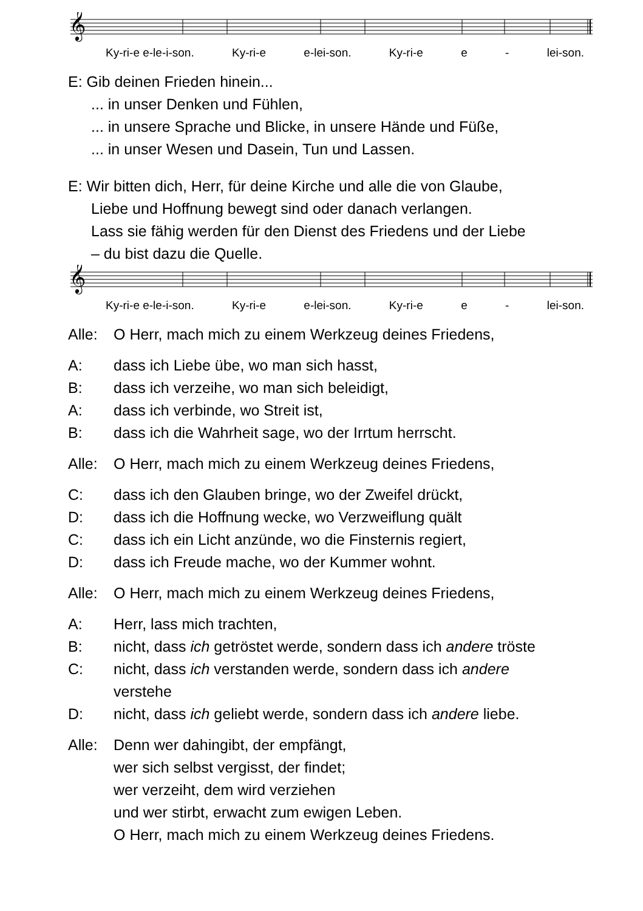𝄞
Ky-ri-e e-le-i-son. Ky-ri-e e-lei-son. Ky-ri-e e - lei-son.
E: Gib deinen Frieden hinein...
... in unser Denken und Fühlen,
... in unsere Sprache und Blicke, in unsere Hände und Füße,
... in unser Wesen und Dasein, Tun und Lassen.
E: Wir bitten dich, Herr, für deine Kirche und alle die von Glaube,
Liebe und Hoffnung bewegt sind oder danach verlangen.
Lass sie fähig werden für den Dienst des Friedens und der Liebe
– du bist dazu die Quelle.
𝄞
Ky-ri-e e-le-i-son. Ky-ri-e e-lei-son. Ky-ri-e e - lei-son.
Alle: O Herr, mach mich zu einem Werkzeug deines Friedens,
A: dass ich Liebe übe, wo man sich hasst,
B: dass ich verzeihe, wo man sich beleidigt,
A: dass ich verbinde, wo Streit ist,
B: dass ich die Wahrheit sage, wo der Irrtum herrscht.
Alle: O Herr, mach mich zu einem Werkzeug deines Friedens,
C: dass ich den Glauben bringe, wo der Zweifel drückt,
D: dass ich die Hoffnung wecke, wo Verzweiflung quält
C: dass ich ein Licht anzünde, wo die Finsternis regiert,
D: dass ich Freude mache, wo der Kummer wohnt.
Alle: O Herr, mach mich zu einem Werkzeug deines Friedens,
A: Herr, lass mich trachten,
B: nicht, dass ich getröstet werde, sondern dass ich andere tröste
C: nicht, dass ich verstanden werde, sondern dass ich andere
verstehe
D: nicht, dass ich geliebt werde, sondern dass ich andere liebe.
Alle: Denn wer dahingibt, der empfängt,
wer sich selbst vergisst, der findet;
wer verzeiht, dem wird verziehen
und wer stirbt, erwacht zum ewigen Leben.
O Herr, mach mich zu einem Werkzeug deines Friedens.